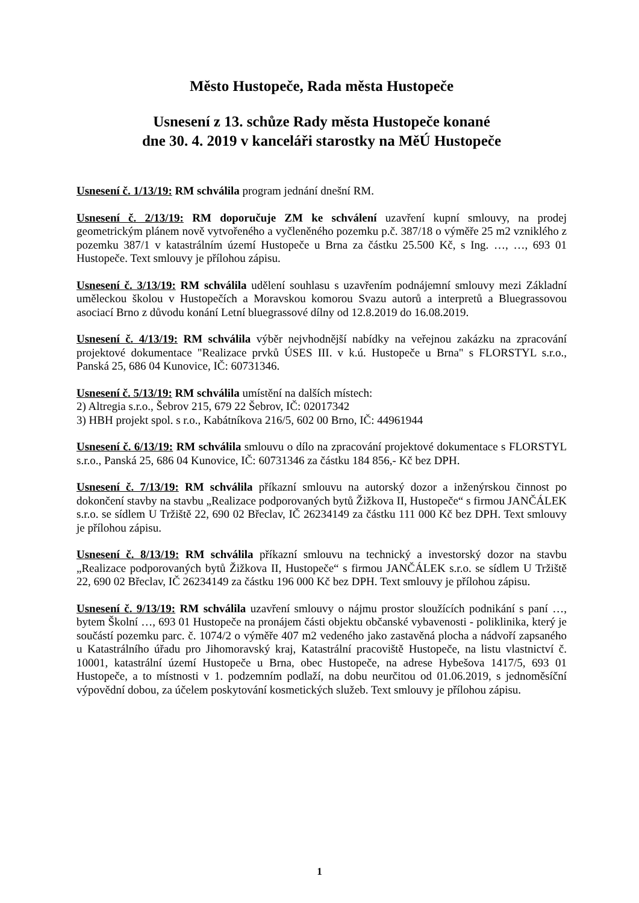Město Hustopeče, Rada města Hustopeče
Usnesení z 13. schůze Rady města Hustopeče konané
dne 30. 4. 2019 v kanceláři starostky na MěÚ Hustopeče
Usnesení č. 1/13/19: RM schválila program jednání dnešní RM.
Usnesení č. 2/13/19: RM doporučuje ZM ke schválení uzavření kupní smlouvy, na prodej geometrickým plánem nově vytvořeného a vyčleněného pozemku p.č. 387/18 o výměře 25 m2 vzniklého z pozemku 387/1 v katastrálním území Hustopeče u Brna za částku 25.500 Kč, s Ing. …, …, 693 01 Hustopeče. Text smlouvy je přílohou zápisu.
Usnesení č. 3/13/19: RM schválila udělení souhlasu s uzavřením podnájemní smlouvy mezi Základní uměleckou školou v Hustopečích a Moravskou komorou Svazu autorů a interpretů a Bluegrassovou asociací Brno z důvodu konání Letní bluegrassové dílny od 12.8.2019 do 16.08.2019.
Usnesení č. 4/13/19: RM schválila výběr nejvhodnější nabídky na veřejnou zakázku na zpracování projektové dokumentace "Realizace prvků ÚSES III. v k.ú. Hustopeče u Brna" s FLORSTYL s.r.o., Panská 25, 686 04 Kunovice, IČ: 60731346.
Usnesení č. 5/13/19: RM schválila umístění na dalších místech:
2) Altregia s.r.o., Šebrov 215, 679 22 Šebrov, IČ: 02017342
3) HBH projekt spol. s r.o., Kabátníkova 216/5, 602 00 Brno, IČ: 44961944
Usnesení č. 6/13/19: RM schválila smlouvu o dílo na zpracování projektové dokumentace s FLORSTYL s.r.o., Panská 25, 686 04 Kunovice, IČ: 60731346 za částku 184 856,- Kč bez DPH.
Usnesení č. 7/13/19: RM schválila příkazní smlouvu na autorský dozor a inženýrskou činnost po dokončení stavby na stavbu „Realizace podporovaných bytů Žižkova II, Hustopeče“ s firmou JANČÁLEK s.r.o. se sídlem U Tržiště 22, 690 02 Břeclav, IČ 26234149 za částku 111 000 Kč bez DPH. Text smlouvy je přílohou zápisu.
Usnesení č. 8/13/19: RM schválila příkazní smlouvu na technický a investorský dozor na stavbu „Realizace podporovaných bytů Žižkova II, Hustopeče“ s firmou JANČÁLEK s.r.o. se sídlem U Tržiště 22, 690 02 Břeclav, IČ 26234149 za částku 196 000 Kč bez DPH. Text smlouvy je přílohou zápisu.
Usnesení č. 9/13/19: RM schválila uzavření smlouvy o nájmu prostor sloužících podnikání s paní …, bytem Školní …, 693 01 Hustopeče na pronájem části objektu občanské vybavenosti - poliklinika, který je součástí pozemku parc. č. 1074/2 o výměře 407 m2 vedeného jako zastavěná plocha a nádvoří zapsaného u Katastrálního úřadu pro Jihomoravský kraj, Katastrální pracoviště Hustopeče, na listu vlastnictví č. 10001, katastrální území Hustopeče u Brna, obec Hustopeče, na adrese Hybešova 1417/5, 693 01 Hustopeče, a to místnosti v 1. podzemním podlaží, na dobu neurčitou od 01.06.2019, s jednoměsíční výpovědní dobou, za účelem poskytování kosmetických služeb. Text smlouvy je přílohou zápisu.
1